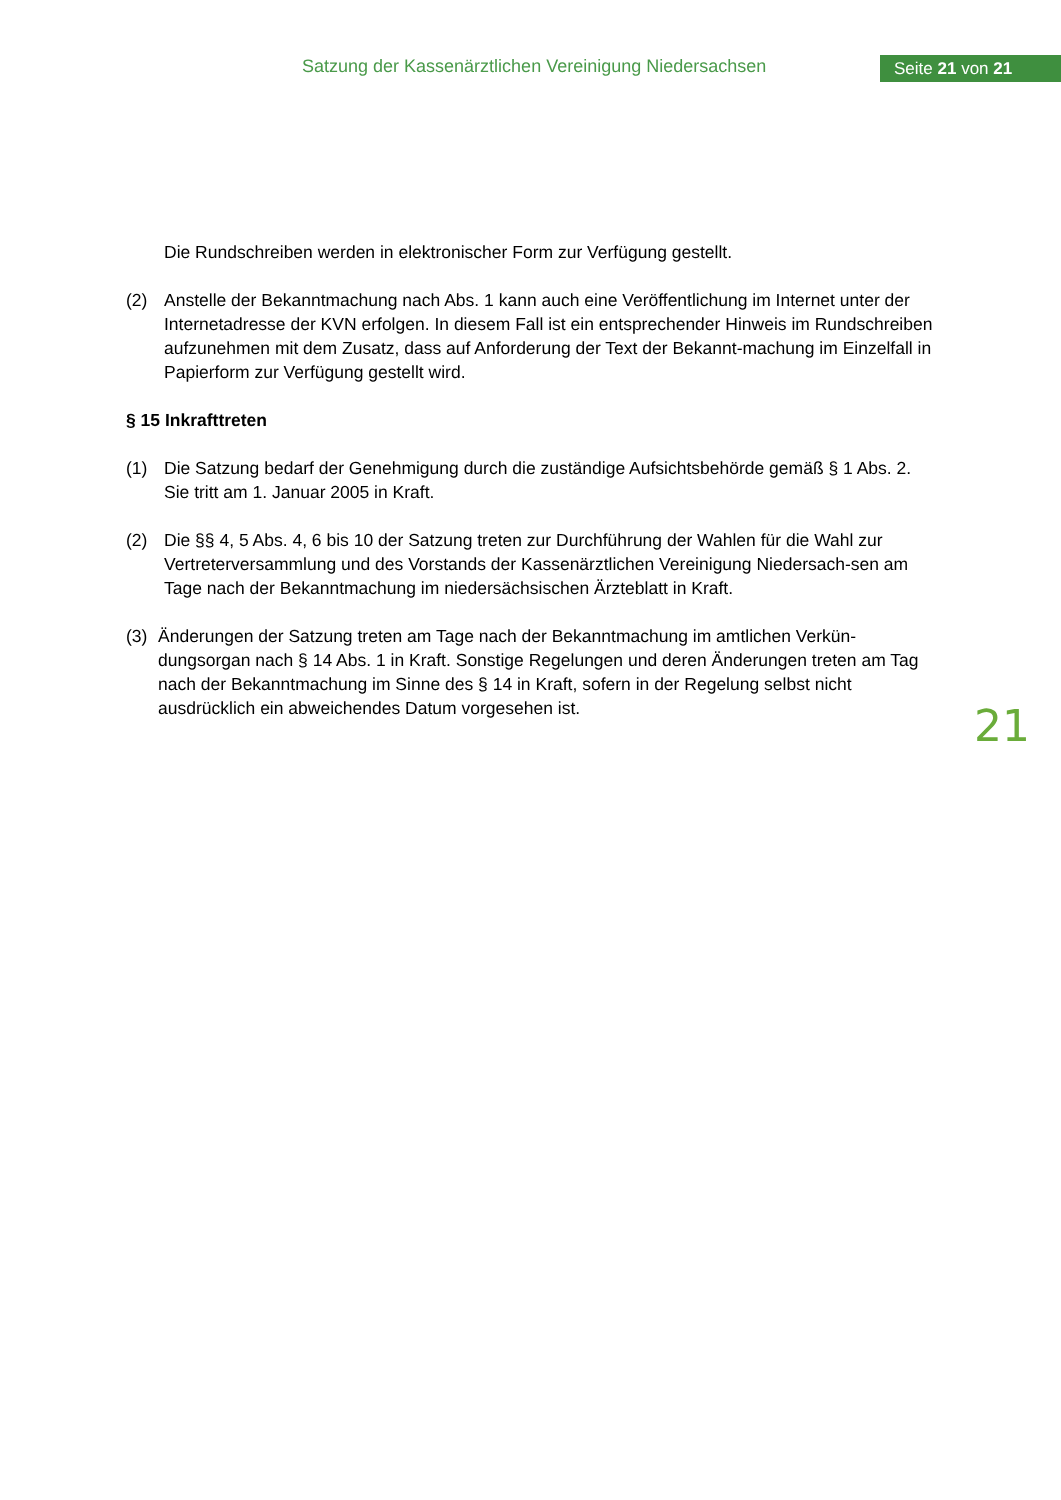Satzung der Kassenärztlichen Vereinigung Niedersachsen
Seite 21 von 21
Die Rundschreiben werden in elektronischer Form zur Verfügung gestellt.
(2) Anstelle der Bekanntmachung nach Abs. 1 kann auch eine Veröffentlichung im Internet unter der Internetadresse der KVN erfolgen. In diesem Fall ist ein entsprechender Hinweis im Rundschreiben aufzunehmen mit dem Zusatz, dass auf Anforderung der Text der Bekannt-machung im Einzelfall in Papierform zur Verfügung gestellt wird.
§ 15 Inkrafttreten
(1) Die Satzung bedarf der Genehmigung durch die zuständige Aufsichtsbehörde gemäß § 1 Abs. 2. Sie tritt am 1. Januar 2005 in Kraft.
(2) Die §§ 4, 5 Abs. 4, 6 bis 10 der Satzung treten zur Durchführung der Wahlen für die Wahl zur Vertreterversammlung und des Vorstands der Kassenärztlichen Vereinigung Niedersach-sen am Tage nach der Bekanntmachung im niedersächsischen Ärzteblatt in Kraft.
(3) Änderungen der Satzung treten am Tage nach der Bekanntmachung im amtlichen Verkün-dungsorgan nach § 14 Abs. 1 in Kraft. Sonstige Regelungen und deren Änderungen treten am Tag nach der Bekanntmachung im Sinne des § 14 in Kraft, sofern in der Regelung selbst nicht ausdrücklich ein abweichendes Datum vorgesehen ist.
21